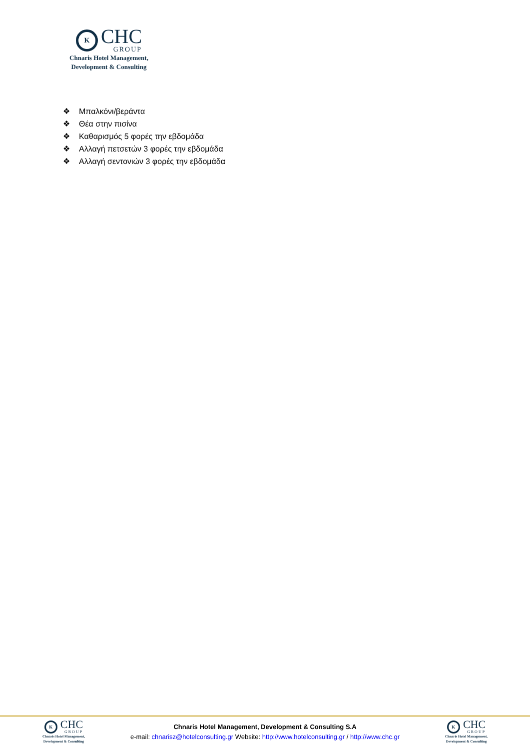K
CHC
GROUP
Chnaris Hotel Management,
Development & Consulting
❖ Μπαλκόνι/βεράντα
❖ Θέα στην πισίνα
❖ Καθαρισμός 5 φορές την εβδομάδα
❖ Αλλαγή πετσετών 3 φορές την εβδομάδα
❖ Αλλαγή σεντονιών 3 φορές την εβδομάδα
K
CHC
GROUP
Chnaris Hotel Management,
Development & Consulting
Chnaris Hotel Management, Development & Consulting S.A
e-mail: chnarisz@hotelconsulting.gr Website: http://www.hotelconsulting.gr / http://www.chc.gr
K
CHC
GROUP
Chnaris Hotel Management,
Development & Consulting